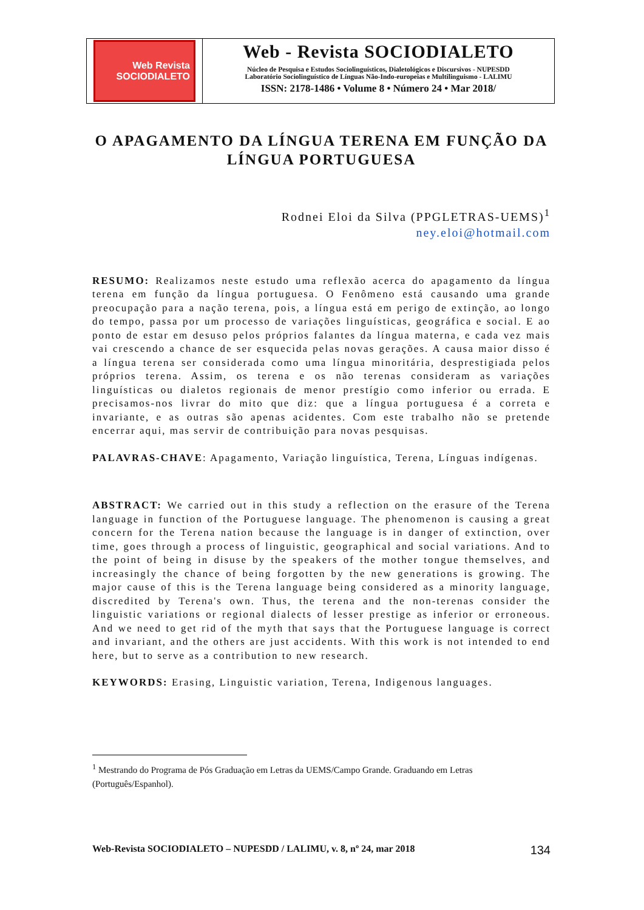Web Revista
SOCIODIALETO
Web - Revista SOCIODIALETO
Núcleo de Pesquisa e Estudos Sociolinguísticos, Dialetológicos e Discursivos - NUPESDD
Laboratório Sociolinguístico de Línguas Não-Indo-europeias e Multilinguismo - LALIMU
ISSN: 2178-1486 • Volume 8 • Número 24 • Mar 2018/
O APAGAMENTO DA LÍNGUA TERENA EM FUNÇÃO DA LÍNGUA PORTUGUESA
Rodnei Eloi da Silva (PPGLETRAS-UEMS)<sup>1</sup>
ney.eloi@hotmail.com
RESUMO: Realizamos neste estudo uma reflexão acerca do apagamento da língua terena em função da língua portuguesa. O Fenômeno está causando uma grande preocupação para a nação terena, pois, a língua está em perigo de extinção, ao longo do tempo, passa por um processo de variações linguísticas, geográfica e social. E ao ponto de estar em desuso pelos próprios falantes da língua materna, e cada vez mais vai crescendo a chance de ser esquecida pelas novas gerações. A causa maior disso é a língua terena ser considerada como uma língua minoritária, desprestigiada pelos próprios terena. Assim, os terena e os não terenas consideram as variações linguísticas ou dialetos regionais de menor prestígio como inferior ou errada. E precisamos-nos livrar do mito que diz: que a língua portuguesa é a correta e invariante, e as outras são apenas acidentes. Com este trabalho não se pretende encerrar aqui, mas servir de contribuição para novas pesquisas.
PALAVRAS-CHAVE: Apagamento, Variação linguística, Terena, Línguas indígenas.
ABSTRACT: We carried out in this study a reflection on the erasure of the Terena language in function of the Portuguese language. The phenomenon is causing a great concern for the Terena nation because the language is in danger of extinction, over time, goes through a process of linguistic, geographical and social variations. And to the point of being in disuse by the speakers of the mother tongue themselves, and increasingly the chance of being forgotten by the new generations is growing. The major cause of this is the Terena language being considered as a minority language, discredited by Terena's own. Thus, the terena and the non-terenas consider the linguistic variations or regional dialects of lesser prestige as inferior or erroneous. And we need to get rid of the myth that says that the Portuguese language is correct and invariant, and the others are just accidents. With this work is not intended to end here, but to serve as a contribution to new research.
KEYWORDS: Erasing, Linguistic variation, Terena, Indigenous languages.
<sup>1</sup> Mestrando do Programa de Pós Graduação em Letras da UEMS/Campo Grande. Graduando em Letras (Português/Espanhol).
Web-Revista SOCIODIALETO – NUPESDD / LALIMU, v. 8, nº 24, mar 2018 134